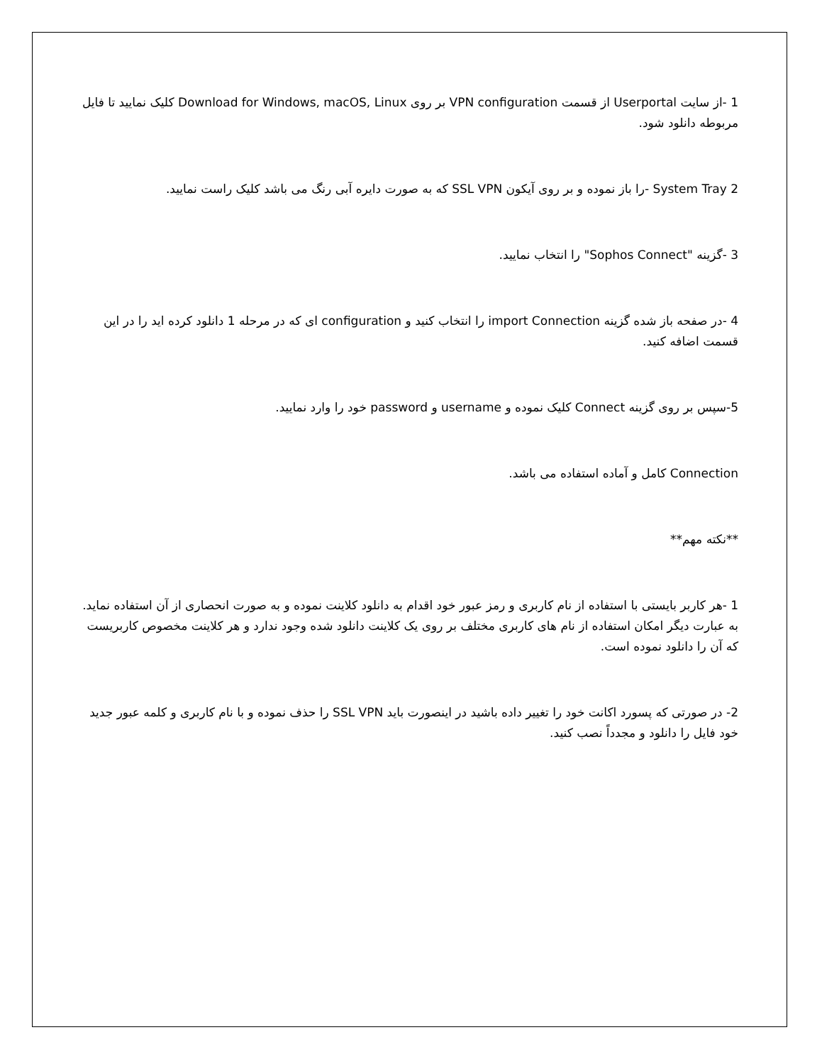1 -از سایت Userportal از قسمت VPN configuration بر روی Download for Windows, macOS, Linux کلیک نمایید تا فایل مربوطه دانلود شود.
2 System Tray -را باز نموده و بر روی آیکون SSL VPN که به صورت دایره آبی رنگ می باشد کلیک راست نمایید.
3 -گزینه "Sophos Connect" را انتخاب نمایید.
4 -در صفحه باز شده گزینه import Connection را انتخاب کنید و configuration ای که در مرحله 1 دانلود کرده اید را در این قسمت اضافه کنید.
5-سپس بر روی گزینه Connect کلیک نموده و username و password خود را وارد نمایید.
Connection کامل و آماده استفاده می باشد.
**نکته مهم**
1 -هر کاربر بایستی با استفاده از نام کاربری و رمز عبور خود اقدام به دانلود کلاینت نموده و به صورت انحصاری از آن استفاده نماید. به عبارت دیگر امکان استفاده از نام های کاربری مختلف بر روی یک کلاینت دانلود شده وجود ندارد و هر کلاینت مخصوص کاربریست که آن را دانلود نموده است.
2- در صورتی که پسورد اکانت خود را تغییر داده باشید در اینصورت باید SSL VPN را حذف نموده و با نام کاربری و کلمه عبور جدید خود فایل را دانلود و مجدداً نصب کنید.